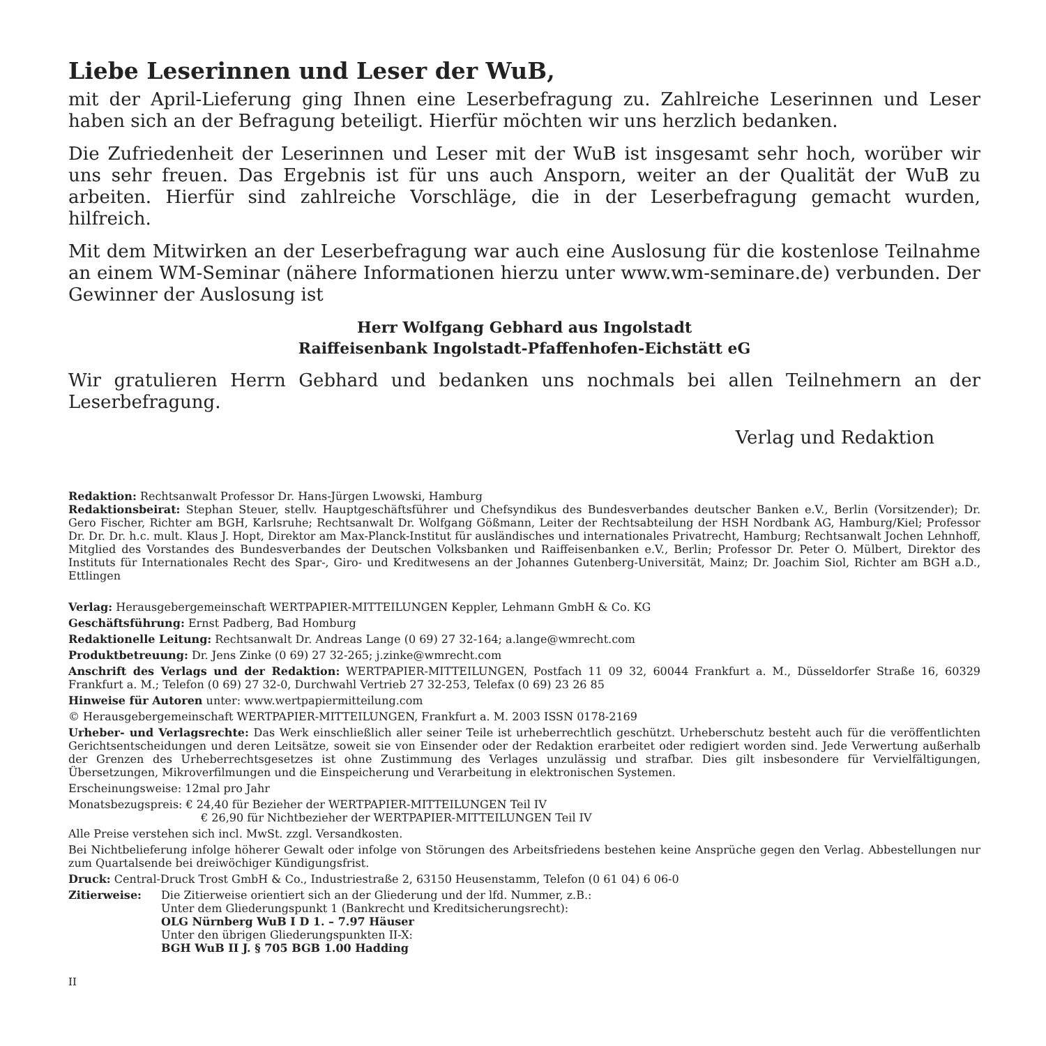Liebe Leserinnen und Leser der WuB,
mit der April-Lieferung ging Ihnen eine Leserbefragung zu. Zahlreiche Leserinnen und Leser haben sich an der Befragung beteiligt. Hierfür möchten wir uns herzlich bedanken.
Die Zufriedenheit der Leserinnen und Leser mit der WuB ist insgesamt sehr hoch, worüber wir uns sehr freuen. Das Ergebnis ist für uns auch Ansporn, weiter an der Qualität der WuB zu arbeiten. Hierfür sind zahlreiche Vorschläge, die in der Leserbefragung gemacht wurden, hilfreich.
Mit dem Mitwirken an der Leserbefragung war auch eine Auslosung für die kostenlose Teilnahme an einem WM-Seminar (nähere Informationen hierzu unter www.wm-seminare.de) verbunden. Der Gewinner der Auslosung ist
Herr Wolfgang Gebhard aus Ingolstadt
Raiffeisenbank Ingolstadt-Pfaffenhofen-Eichstätt eG
Wir gratulieren Herrn Gebhard und bedanken uns nochmals bei allen Teilnehmern an der Leserbefragung.
Verlag und Redaktion
Redaktion: Rechtsanwalt Professor Dr. Hans-Jürgen Lwowski, Hamburg
Redaktionsbeirat: Stephan Steuer, stellv. Hauptgeschäftsführer und Chefsyndikus des Bundesverbandes deutscher Banken e.V., Berlin (Vorsitzender); Dr. Gero Fischer, Richter am BGH, Karlsruhe; Rechtsanwalt Dr. Wolfgang Gößmann, Leiter der Rechtsabteilung der HSH Nordbank AG, Hamburg/Kiel; Professor Dr. Dr. Dr. h.c. mult. Klaus J. Hopt, Direktor am Max-Planck-Institut für ausländisches und internationales Privatrecht, Hamburg; Rechtsanwalt Jochen Lehnhoff, Mitglied des Vorstandes des Bundesverbandes der Deutschen Volksbanken und Raiffeisenbanken e.V., Berlin; Professor Dr. Peter O. Mülbert, Direktor des Instituts für Internationales Recht des Spar-, Giro- und Kreditwesens an der Johannes Gutenberg-Universität, Mainz; Dr. Joachim Siol, Richter am BGH a.D., Ettlingen
Verlag: Herausgebergemeinschaft WERTPAPIER-MITTEILUNGEN Keppler, Lehmann GmbH & Co. KG
Geschäftsführung: Ernst Padberg, Bad Homburg
Redaktionelle Leitung: Rechtsanwalt Dr. Andreas Lange (0 69) 27 32-164; a.lange@wmrecht.com
Produktbetreuung: Dr. Jens Zinke (0 69) 27 32-265; j.zinke@wmrecht.com
Anschrift des Verlags und der Redaktion: WERTPAPIER-MITTEILUNGEN, Postfach 11 09 32, 60044 Frankfurt a. M., Düsseldorfer Straße 16, 60329 Frankfurt a. M.; Telefon (0 69) 27 32-0, Durchwahl Vertrieb 27 32-253, Telefax (0 69) 23 26 85
Hinweise für Autoren unter: www.wertpapiermitteilung.com
© Herausgebergemeinschaft WERTPAPIER-MITTEILUNGEN, Frankfurt a. M. 2003 ISSN 0178-2169
Urheber- und Verlagsrechte: Das Werk einschließlich aller seiner Teile ist urheberrechtlich geschützt. Urheberschutz besteht auch für die veröffentlichten Gerichtsentscheidungen und deren Leitsätze, soweit sie von Einsender oder der Redaktion erarbeitet oder redigiert worden sind. Jede Verwertung außerhalb der Grenzen des Urheberrechtsgesetzes ist ohne Zustimmung des Verlages unzulässig und strafbar. Dies gilt insbesondere für Vervielfältigungen, Übersetzungen, Mikroverfilmungen und die Einspeicherung und Verarbeitung in elektronischen Systemen.
Erscheinungsweise: 12mal pro Jahr
Monatsbezugspreis: € 24,40 für Bezieher der WERTPAPIER-MITTEILUNGEN Teil IV
€ 26,90 für Nichtbezieher der WERTPAPIER-MITTEILUNGEN Teil IV
Alle Preise verstehen sich incl. MwSt. zzgl. Versandkosten.
Bei Nichtbelieferung infolge höherer Gewalt oder infolge von Störungen des Arbeitsfriedens bestehen keine Ansprüche gegen den Verlag. Abbestellungen nur zum Quartalsende bei dreiwöchiger Kündigungsfrist.
Druck: Central-Druck Trost GmbH & Co., Industriestraße 2, 63150 Heusenstamm, Telefon (0 61 04) 6 06-0
Zitierweise: Die Zitierweise orientiert sich an der Gliederung und der lfd. Nummer, z.B.:
Unter dem Gliederungspunkt 1 (Bankrecht und Kreditsicherungsrecht):
OLG Nürnberg WuB I D 1. – 7.97 Häuser
Unter den übrigen Gliederungspunkten II-X:
BGH WuB II J. § 705 BGB 1.00 Hadding
II